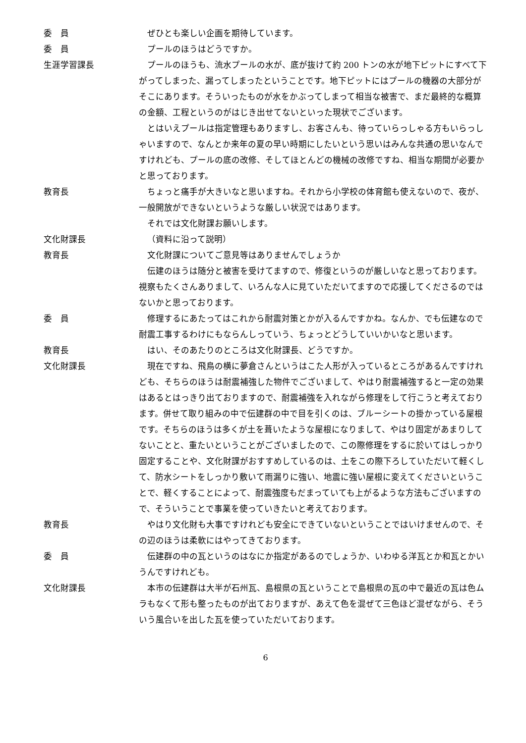委　員 ぜひとも楽しい企画を期待しています。
委　員 プールのほうはどうですか。
生涯学習課長 プールのほうも、流水プールの水が、底が抜けて約 200 トンの水が地下ピットにすべて下がってしまった、漏ってしまったということです。地下ピットにはプールの機器の大部分がそこにあります。そういったものが水をかぶってしまって相当な被害で、まだ最終的な概算の金額、工程というのがはじき出せてないといった現状でございます。
とはいえプールは指定管理もありますし、お客さんも、待っていらっしゃる方もいらっしゃいますので、なんとか来年の夏の早い時期にしたいという思いはみんな共通の思いなんですけれども、プールの底の改修、そしてほとんどの機械の改修ですね、相当な期間が必要かと思っております。
教育長 ちょっと痛手が大きいなと思いますね。それから小学校の体育館も使えないので、夜が、一般開放ができないというような厳しい状況ではあります。
それでは文化財課お願いします。
文化財課長 （資料に沿って説明）
教育長 文化財課についてご意見等はありませんでしょうか
伝建のほうは随分と被害を受けてますので、修復というのが厳しいなと思っております。視察もたくさんありまして、いろんな人に見ていただいてますので応援してくださるのではないかと思っております。
委　員 修理するにあたってはこれから耐震対策とかが入るんですかね。なんか、でも伝建なので耐震工事するわけにもならんしっていう、ちょっとどうしていいかいなと思います。
教育長 はい、そのあたりのところは文化財課長、どうですか。
文化財課長 現在ですね、飛鳥の横に夢倉さんというはこた人形が入っているところがあるんですけれども、そちらのほうは耐震補強した物件でございまして、やはり耐震補強すると一定の効果はあるとはっきり出ておりますので、耐震補強を入れながら修理をして行こうと考えております。併せて取り組みの中で伝建群の中で目を引くのは、ブルーシートの掛かっている屋根です。そちらのほうは多くが土を葺いたような屋根になりまして、やはり固定があまりしてないことと、重たいということがございましたので、この際修理をするに於いてはしっかり固定することや、文化財課がおすすめしているのは、土をこの際下ろしていただいて軽くして、防水シートをしっかり敷いて雨漏りに強い、地震に強い屋根に変えてくださいということで、軽くすることによって、耐震強度もだまっていても上がるような方法もございますので、そういうことで事業を使っていきたいと考えております。
教育長 やはり文化財も大事ですけれども安全にできていないということではいけませんので、その辺のほうは柔軟にはやってきております。
委　員 伝建群の中の瓦というのはなにか指定があるのでしょうか、いわゆる洋瓦とか和瓦とかいうんですけれども。
文化財課長 本市の伝建群は大半が石州瓦、島根県の瓦ということで島根県の瓦の中で最近の瓦は色ムラもなくて形も整ったものが出ておりますが、あえて色を混ぜて三色ほど混ぜながら、そういう風合いを出した瓦を使っていただいております。
6